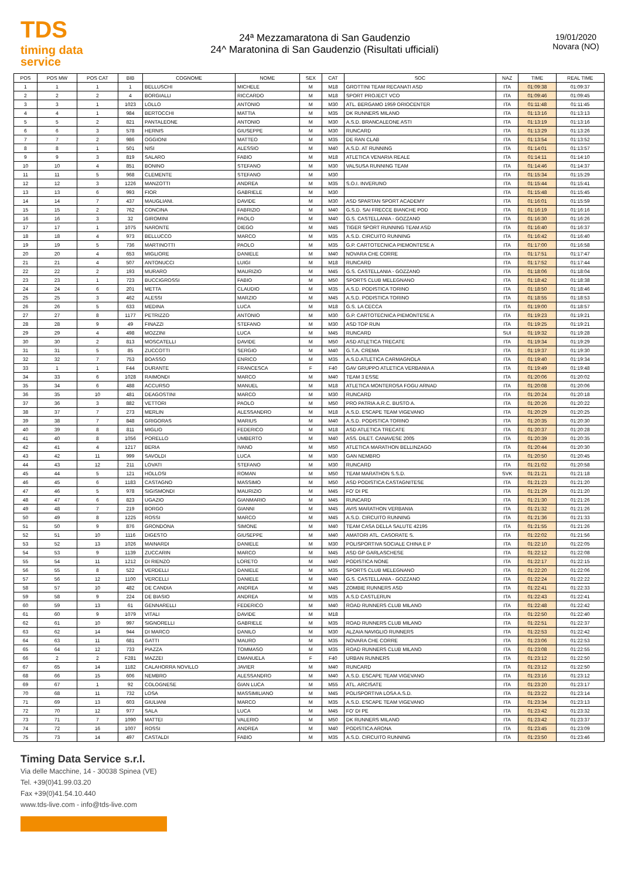TDS
timing data service
24ª Mezzamaratona di San Gaudenzio
24^ Maratonina di San Gaudenzio (Risultati ufficiali)
19/01/2020
Novara (NO)
| POS | POS MW | POS CAT | BIB | COGNOME | NOME | SEX | CAT | SOC | NAZ | TIME | REAL TIME |
| --- | --- | --- | --- | --- | --- | --- | --- | --- | --- | --- | --- |
| 1 | 1 | 1 | 1 | BELLUSCHI | MICHELE | M | M18 | GROTTINI TEAM RECANATI ASD | ITA | 01:09:38 | 01:09:37 |
| 2 | 2 | 2 | 4 | BORGIALLI | RICCARDO | M | M18 | SPORT PROJECT VCO | ITA | 01:09:46 | 01:09:45 |
| 3 | 3 | 1 | 1023 | LOLLO | ANTONIO | M | M30 | ATL. BERGAMO 1959 ORIOCENTER | ITA | 01:11:48 | 01:11:45 |
| 4 | 4 | 1 | 984 | BERTOCCHI | MATTIA | M | M35 | DK RUNNERS MILANO | ITA | 01:13:16 | 01:13:13 |
| 5 | 5 | 2 | 821 | PANTALEONE | ANTONIO | M | M30 | A.S.D. BRANCALEONE ASTI | ITA | 01:13:19 | 01:13:16 |
| 6 | 6 | 3 | 578 | HERNIS | GIUSEPPE | M | M30 | RUNCARD | ITA | 01:13:29 | 01:13:26 |
| 7 | 7 | 2 | 986 | OGGIONI | MATTEO | M | M35 | DE RAN CLAB | ITA | 01:13:54 | 01:13:52 |
| 8 | 8 | 1 | 501 | NISI | ALESSIO | M | M40 | A.S.D. AT RUNNING | ITA | 01:14:01 | 01:13:57 |
| 9 | 9 | 3 | 819 | SALARO | FABIO | M | M18 | ATLETICA VENARIA REALE | ITA | 01:14:11 | 01:14:10 |
| 10 | 10 | 4 | 851 | BONINO | STEFANO | M | M30 | VALSUSA RUNNING TEAM | ITA | 01:14:46 | 01:14:37 |
| 11 | 11 | 5 | 968 | CLEMENTE | STEFANO | M | M30 | | ITA | 01:15:34 | 01:15:29 |
| 12 | 12 | 3 | 1226 | MANZOTTI | ANDREA | M | M35 | S.O.I. INVERUNO | ITA | 01:15:44 | 01:15:41 |
| 13 | 13 | 6 | 993 | FIOR | GABRIELE | M | M30 | | ITA | 01:15:48 | 01:15:45 |
| 14 | 14 | 7 | 437 | MAUGLIANI. | DAVIDE | M | M30 | ASD SPARTAN SPORT ACADEMY | ITA | 01:16:01 | 01:15:59 |
| 15 | 15 | 2 | 762 | CONCINA | FABRIZIO | M | M40 | G.S.D. SAI FRECCE BIANCHE POD | ITA | 01:16:19 | 01:16:16 |
| 16 | 16 | 3 | 32 | GIROMINI | PAOLO | M | M40 | G.S. CASTELLANIA - GOZZANO | ITA | 01:16:30 | 01:16:26 |
| 17 | 17 | 1 | 1075 | NARONTE | DIEGO | M | M45 | TIGER SPORT RUNNING TEAM ASD | ITA | 01:16:40 | 01:16:37 |
| 18 | 18 | 4 | 973 | BELLUCCO | MARCO | M | M35 | A.S.D. CIRCUITO RUNNING | ITA | 01:16:42 | 01:16:40 |
| 19 | 19 | 5 | 736 | MARTINOTTI | PAOLO | M | M35 | G.P. CARTOTECNICA PIEMONTESE A | ITA | 01:17:00 | 01:16:58 |
| 20 | 20 | 4 | 653 | MIGLIORE | DANIELE | M | M40 | NOVARA CHE CORRE | ITA | 01:17:51 | 01:17:47 |
| 21 | 21 | 4 | 507 | ANTONUCCI | LUIGI | M | M18 | RUNCARD | ITA | 01:17:52 | 01:17:44 |
| 22 | 22 | 2 | 193 | MURARO | MAURIZIO | M | M45 | G.S. CASTELLANIA - GOZZANO | ITA | 01:18:06 | 01:18:04 |
| 23 | 23 | 1 | 723 | BUCCIGROSSI | FABIO | M | M50 | SPORTS CLUB MELEGNANO | ITA | 01:18:42 | 01:18:38 |
| 24 | 24 | 6 | 201 | METTA | CLAUDIO | M | M35 | A.S.D. PODISTICA TORINO | ITA | 01:18:50 | 01:18:46 |
| 25 | 25 | 3 | 462 | ALESSI | MARZIO | M | M45 | A.S.D. PODISTICA TORINO | ITA | 01:18:55 | 01:18:53 |
| 26 | 26 | 5 | 633 | MEDINA | LUCA | M | M18 | G.S. LA CECCA | ITA | 01:19:00 | 01:18:57 |
| 27 | 27 | 8 | 1177 | PETRIZZO | ANTONIO | M | M30 | G.P. CARTOTECNICA PIEMONTESE A | ITA | 01:19:23 | 01:19:21 |
| 28 | 28 | 9 | 49 | FINAZZI | STEFANO | M | M30 | ASD TOP RUN | ITA | 01:19:25 | 01:19:21 |
| 29 | 29 | 4 | 498 | MOZZINI | LUCA | M | M45 | RUNCARD | SUI | 01:19:32 | 01:19:28 |
| 30 | 30 | 2 | 813 | MOSCATELLI | DAVIDE | M | M50 | ASD ATLETICA TRECATE | ITA | 01:19:34 | 01:19:29 |
| 31 | 31 | 5 | 85 | ZUCCOTTI | SERGIO | M | M40 | G.T.A. CREMA | ITA | 01:19:37 | 01:19:30 |
| 32 | 32 | 7 | 753 | BOASSO | ENRICO | M | M35 | A.S.D.ATLETICA CARMAGNOLA | ITA | 01:19:40 | 01:19:34 |
| 33 | 1 | 1 | F44 | DURANTE | FRANCESCA | F | F40 | GAV GRUPPO ATLETICA VERBANIA A | ITA | 01:19:49 | 01:19:48 |
| 34 | 33 | 6 | 1028 | RAIMONDI | MARCO | M | M40 | TEAM 3 ESSE | ITA | 01:20:06 | 01:20:02 |
| 35 | 34 | 6 | 488 | ACCURSO | MANUEL | M | M18 | ATLETICA MONTEROSA FOGU ARNAD | ITA | 01:20:08 | 01:20:06 |
| 36 | 35 | 10 | 481 | DEAGOSTINI | MARCO | M | M30 | RUNCARD | ITA | 01:20:24 | 01:20:18 |
| 37 | 36 | 3 | 882 | VETTORI | PAOLO | M | M50 | PRO PATRIA A.R.C. BUSTO A. | ITA | 01:20:26 | 01:20:22 |
| 38 | 37 | 7 | 273 | MERLIN | ALESSANDRO | M | M18 | A.S.D. ESCAPE TEAM VIGEVANO | ITA | 01:20:29 | 01:20:25 |
| 39 | 38 | 7 | 848 | GRIGORAS | MARIUS | M | M40 | A.S.D. PODISTICA TORINO | ITA | 01:20:35 | 01:20:30 |
| 40 | 39 | 8 | 811 | MIGLIO | FEDERICO | M | M18 | ASD ATLETICA TRECATE | ITA | 01:20:37 | 01:20:28 |
| 41 | 40 | 8 | 1056 | PORELLO | UMBERTO | M | M40 | ASS. DILET. CANAVESE 2005 | ITA | 01:20:39 | 01:20:35 |
| 42 | 41 | 4 | 1217 | BERIA | IVANO | M | M50 | ATLETICA MARATHON BELLINZAGO | ITA | 01:20:44 | 01:20:30 |
| 43 | 42 | 11 | 999 | SAVOLDI | LUCA | M | M30 | GAN NEMBRO | ITA | 01:20:50 | 01:20:45 |
| 44 | 43 | 12 | 211 | LOVATI | STEFANO | M | M30 | RUNCARD | ITA | 01:21:02 | 01:20:58 |
| 45 | 44 | 5 | 121 | HOLLOSI | ROMAN | M | M50 | TEAM MARATHON S.S.D. | SVK | 01:21:21 | 01:21:18 |
| 46 | 45 | 6 | 1183 | CASTAGNO | MASSIMO | M | M50 | ASD PODISTICA CASTAGNITESE | ITA | 01:21:23 | 01:21:20 |
| 47 | 46 | 5 | 978 | SIGISMONDI | MAURIZIO | M | M45 | FO' DI PE | ITA | 01:21:29 | 01:21:20 |
| 48 | 47 | 6 | 823 | UGAZIO | GIANMARIO | M | M45 | RUNCARD | ITA | 01:21:30 | 01:21:26 |
| 49 | 48 | 7 | 219 | BORGO | GIANNI | M | M45 | AVIS MARATHON VERBANIA | ITA | 01:21:32 | 01:21:26 |
| 50 | 49 | 8 | 1225 | ROSSI | MARCO | M | M45 | A.S.D. CIRCUITO RUNNING | ITA | 01:21:36 | 01:21:33 |
| 51 | 50 | 9 | 876 | GRONDONA | SIMONE | M | M40 | TEAM CASA DELLA SALUTE 42195 | ITA | 01:21:55 | 01:21:26 |
| 52 | 51 | 10 | 1116 | DIGESTO | GIUSEPPE | M | M40 | AMATORI ATL. CASORATE S. | ITA | 01:22:02 | 01:21:56 |
| 53 | 52 | 13 | 1026 | MAINARDI | DANIELE | M | M30 | POLISPORTIVA SOCIALE CHINA E P | ITA | 01:22:10 | 01:22:05 |
| 54 | 53 | 9 | 1139 | ZUCCARIN | MARCO | M | M45 | ASD GP GARLASCHESE | ITA | 01:22:12 | 01:22:08 |
| 55 | 54 | 11 | 1212 | DI RIENZO | LORETO | M | M40 | PODISTICA NONE | ITA | 01:22:17 | 01:22:15 |
| 56 | 55 | 8 | 522 | VERDELLI | DANIELE | M | M35 | SPORTS CLUB MELEGNANO | ITA | 01:22:20 | 01:22:06 |
| 57 | 56 | 12 | 1100 | VERCELLI | DANIELE | M | M40 | G.S. CASTELLANIA - GOZZANO | ITA | 01:22:24 | 01:22:22 |
| 58 | 57 | 10 | 482 | DE CANDIA | ANDREA | M | M45 | ZOMBIE RUNNERS ASD | ITA | 01:22:41 | 01:22:33 |
| 59 | 58 | 9 | 224 | DE BIASIO | ANDREA | M | M35 | A.S.D CASTLERUN | ITA | 01:22:43 | 01:22:41 |
| 60 | 59 | 13 | 61 | GENNARELLI | FEDERICO | M | M40 | ROAD RUNNERS CLUB MILANO | ITA | 01:22:48 | 01:22:42 |
| 61 | 60 | 9 | 1079 | VITALI | DAVIDE | M | M18 | | ITA | 01:22:50 | 01:22:40 |
| 62 | 61 | 10 | 997 | SIGNORELLI | GABRIELE | M | M35 | ROAD RUNNERS CLUB MILANO | ITA | 01:22:51 | 01:22:37 |
| 63 | 62 | 14 | 944 | DI MARCO | DANILO | M | M30 | ALZAIA NAVIGLIO RUNNERS | ITA | 01:22:53 | 01:22:42 |
| 64 | 63 | 11 | 681 | GATTI | MAURO | M | M35 | NOVARA CHE CORRE | ITA | 01:23:06 | 01:22:53 |
| 65 | 64 | 12 | 733 | PIAZZA | TOMMASO | M | M35 | ROAD RUNNERS CLUB MILANO | ITA | 01:23:08 | 01:22:55 |
| 66 | 2 | 2 | F281 | MAZZEI | EMANUELA | F | F40 | URBAN RUNNERS | ITA | 01:23:12 | 01:22:50 |
| 67 | 65 | 14 | 1182 | CALAHORRA NOVILLO | JAVIER | M | M40 | RUNCARD | ITA | 01:23:12 | 01:22:50 |
| 68 | 66 | 15 | 606 | NEMBRO | ALESSANDRO | M | M40 | A.S.D. ESCAPE TEAM VIGEVANO | ITA | 01:23:16 | 01:23:12 |
| 69 | 67 | 1 | 92 | COLOGNESE | GIAN LUCA | M | M55 | ATL. ARCISATE | ITA | 01:23:20 | 01:23:17 |
| 70 | 68 | 11 | 732 | LOSA | MASSIMILIANO | M | M45 | POLISPORTIVA LOSA A.S.D. | ITA | 01:23:22 | 01:23:14 |
| 71 | 69 | 13 | 603 | GIULIANI | MARCO | M | M35 | A.S.D. ESCAPE TEAM VIGEVANO | ITA | 01:23:34 | 01:23:13 |
| 72 | 70 | 12 | 977 | SALA | LUCA | M | M45 | FO' DI PE | ITA | 01:23:42 | 01:23:32 |
| 73 | 71 | 7 | 1090 | MATTEI | VALERIO | M | M50 | DK RUNNERS MILANO | ITA | 01:23:42 | 01:23:37 |
| 74 | 72 | 16 | 1007 | ROSSI | ANDREA | M | M40 | PODISTICA ARONA | ITA | 01:23:45 | 01:23:09 |
| 75 | 73 | 14 | 497 | CASTALDI | FABIO | M | M35 | A.S.D. CIRCUITO RUNNING | ITA | 01:23:50 | 01:23:46 |
Timing Data Service s.r.l.
Via delle Macchine, 14 - 30038 Spinea (VE)
Tel. +39(0)41.99.03.20
Fax +39(0)41.54.10.440
www.tds-live.com - info@tds-live.com